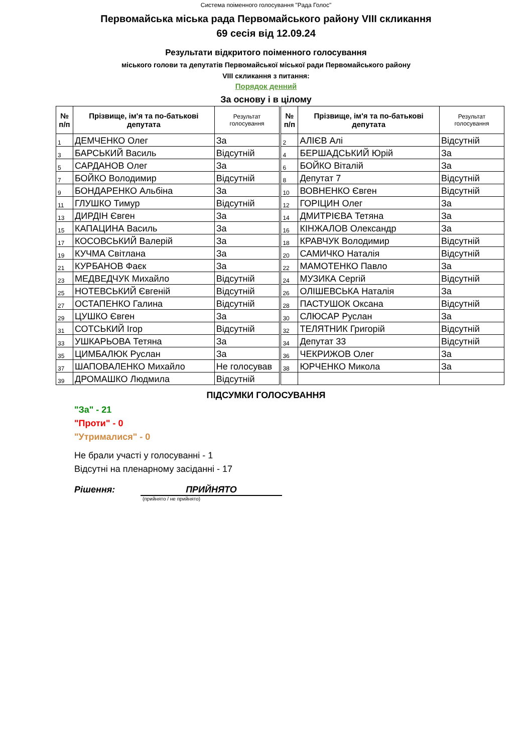Система поіменного голосування "Рада Голос"
Первомайська міська рада Первомайського району VIII скликання
69 сесія від 12.09.24
Результати відкритого поіменного голосування
міського голови та депутатів Первомайської міської ради Первомайського району
VIII скликання з питання:
Порядок денний
За основу і в цілому
| № п/п | Прізвище, ім'я та по-батькові депутата | Результат голосування | | № п/п | Прізвище, ім'я та по-батькові депутата | Результат голосування |
| 1 | ДЕМЧЕНКО Олег | За | | 2 | АЛІЄВ Алі | Відсутній |
| 3 | БАРСЬКИЙ Василь | Відсутній | | 4 | БЕРШАДСЬКИЙ Юрій | За |
| 5 | САРДАНОВ Олег | За | | 6 | БОЙКО Віталій | За |
| 7 | БОЙКО Володимир | Відсутній | | 8 | Депутат 7 | Відсутній |
| 9 | БОНДАРЕНКО Альбіна | За | | 10 | ВОВНЕНКО Євген | Відсутній |
| 11 | ГЛУШКО Тимур | Відсутній | | 12 | ГОРІЦИН Олег | За |
| 13 | ДИРДІН Євген | За | | 14 | ДМИТРІЄВА Тетяна | За |
| 15 | КАПАЦИНА Василь | За | | 16 | КІНЖАЛОВ Олександр | За |
| 17 | КОСОВСЬКИЙ Валерій | За | | 18 | КРАВЧУК Володимир | Відсутній |
| 19 | КУЧМА Світлана | За | | 20 | САМИЧКО Наталія | Відсутній |
| 21 | КУРБАНОВ Фаєк | За | | 22 | МАМОТЕНКО Павло | За |
| 23 | МЕДВЕДЧУК Михайло | Відсутній | | 24 | МУЗИКА Сергій | Відсутній |
| 25 | НОТЕВСЬКИЙ Євгеній | Відсутній | | 26 | ОЛІШЕВСЬКА Наталія | За |
| 27 | ОСТАПЕНКО Галина | Відсутній | | 28 | ПАСТУШОК Оксана | Відсутній |
| 29 | ЦУШКО Євген | За | | 30 | СЛЮСАР Руслан | За |
| 31 | СОТСЬКИЙ Ігор | Відсутній | | 32 | ТЕЛЯТНИК Григорій | Відсутній |
| 33 | УШКАРЬОВА Тетяна | За | | 34 | Депутат 33 | Відсутній |
| 35 | ЦИМБАЛЮК Руслан | За | | 36 | ЧЕКРИЖОВ Олег | За |
| 37 | ШАПОВАЛЕНКО Михайло | Не голосував | | 38 | ЮРЧЕНКО Микола | За |
| 39 | ДРОМАШКО Людмила | Відсутній | | | | |
ПІДСУМКИ ГОЛОСУВАННЯ
"За" - 21
"Проти" - 0
"Утрималися" - 0
Не брали участі у голосуванні - 1
Відсутні на пленарному засіданні - 17
Рішення: ПРИЙНЯТО
(прийнято / не прийнято)